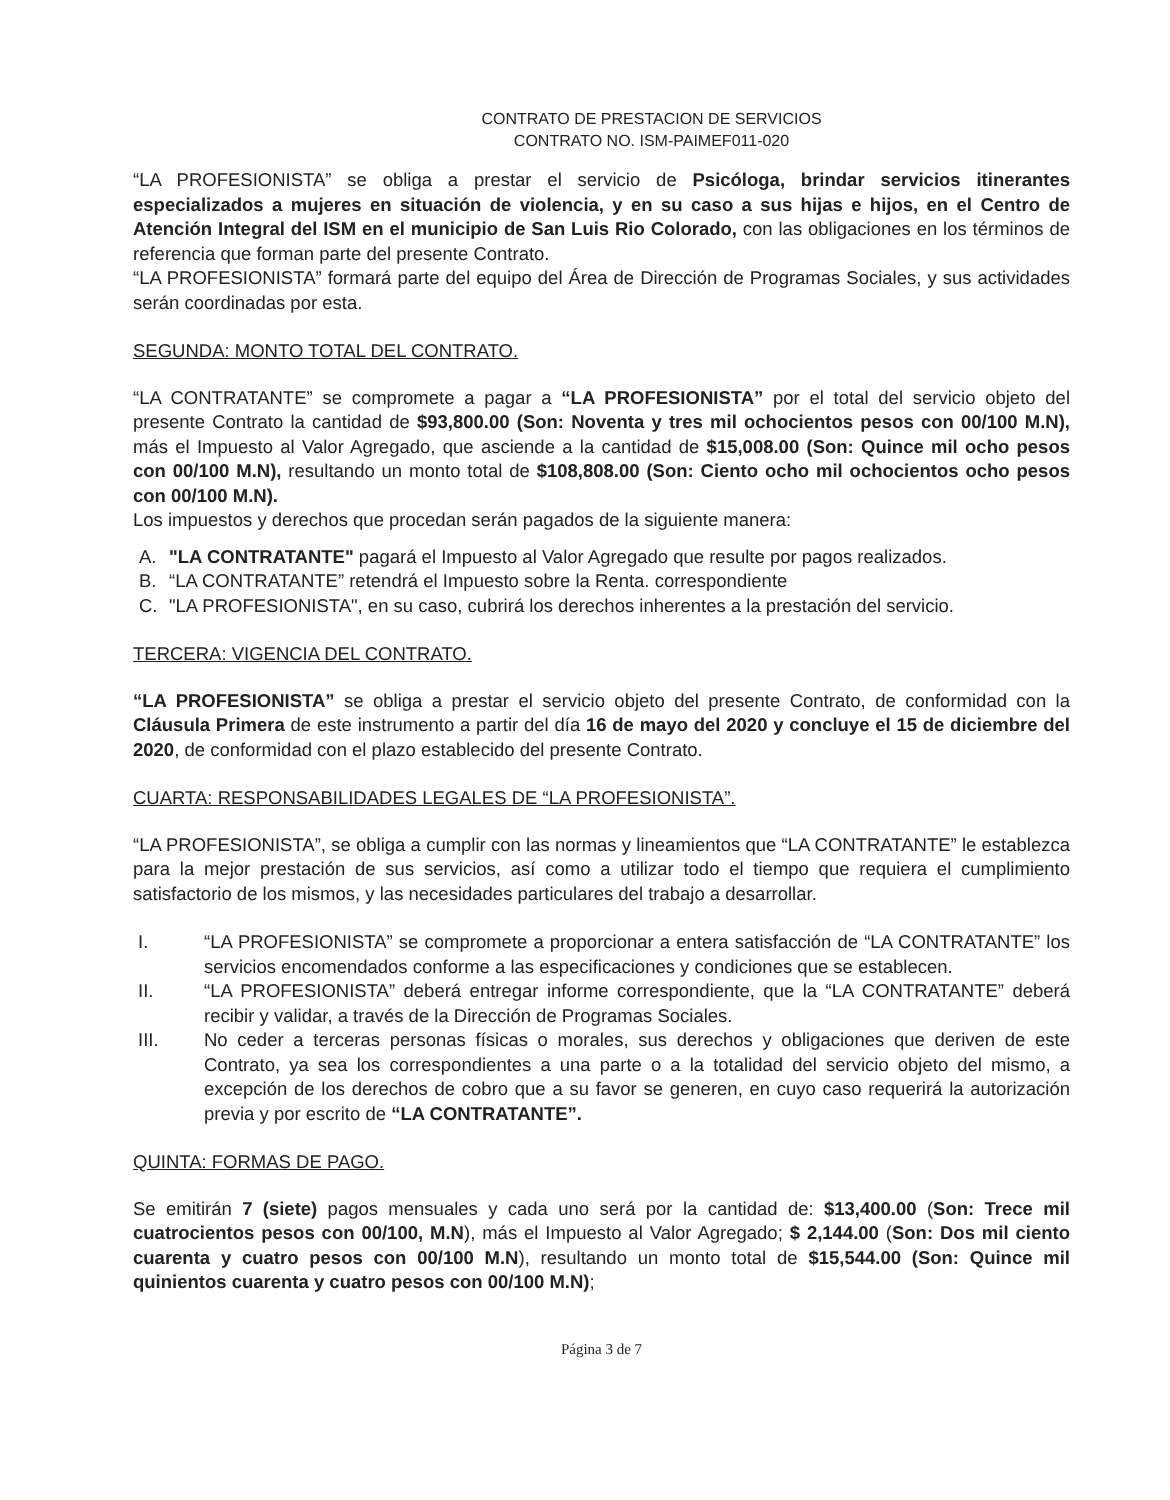CONTRATO DE PRESTACION DE SERVICIOS
CONTRATO NO. ISM-PAIMEF011-020
“LA PROFESIONISTA” se obliga a prestar el servicio de Psicóloga, brindar servicios itinerantes especializados a mujeres en situación de violencia, y en su caso a sus hijas e hijos, en el Centro de Atención Integral del ISM en el municipio de San Luis Rio Colorado, con las obligaciones en los términos de referencia que forman parte del presente Contrato.
“LA PROFESIONISTA” formará parte del equipo del Área de Dirección de Programas Sociales, y sus actividades serán coordinadas por esta.
SEGUNDA: MONTO TOTAL DEL CONTRATO.
“LA CONTRATANTE” se compromete a pagar a “LA PROFESIONISTA” por el total del servicio objeto del presente Contrato la cantidad de $93,800.00 (Son: Noventa y tres mil ochocientos pesos con 00/100 M.N), más el Impuesto al Valor Agregado, que asciende a la cantidad de $15,008.00 (Son: Quince mil ocho pesos con 00/100 M.N), resultando un monto total de $108,808.00 (Son: Ciento ocho mil ochocientos ocho pesos con 00/100 M.N).
Los impuestos y derechos que procedan serán pagados de la siguiente manera:
A. "LA CONTRATANTE" pagará el Impuesto al Valor Agregado que resulte por pagos realizados.
B. “LA CONTRATANTE” retendrá el Impuesto sobre la Renta. correspondiente
C. "LA PROFESIONISTA", en su caso, cubrirá los derechos inherentes a la prestación del servicio.
TERCERA: VIGENCIA DEL CONTRATO.
“LA PROFESIONISTA” se obliga a prestar el servicio objeto del presente Contrato, de conformidad con la Cláusula Primera de este instrumento a partir del día 16 de mayo del 2020 y concluye el 15 de diciembre del 2020, de conformidad con el plazo establecido del presente Contrato.
CUARTA: RESPONSABILIDADES LEGALES DE “LA PROFESIONISTA”.
“LA PROFESIONISTA”, se obliga a cumplir con las normas y lineamientos que “LA CONTRATANTE” le establezca para la mejor prestación de sus servicios, así como a utilizar todo el tiempo que requiera el cumplimiento satisfactorio de los mismos, y las necesidades particulares del trabajo a desarrollar.
I. “LA PROFESIONISTA” se compromete a proporcionar a entera satisfacción de “LA CONTRATANTE” los servicios encomendados conforme a las especificaciones y condiciones que se establecen.
II. “LA PROFESIONISTA” deberá entregar informe correspondiente, que la “LA CONTRATANTE” deberá recibir y validar, a través de la Dirección de Programas Sociales.
III. No ceder a terceras personas físicas o morales, sus derechos y obligaciones que deriven de este Contrato, ya sea los correspondientes a una parte o a la totalidad del servicio objeto del mismo, a excepción de los derechos de cobro que a su favor se generen, en cuyo caso requerirá la autorización previa y por escrito de “LA CONTRATANTE”.
QUINTA: FORMAS DE PAGO.
Se emitirán 7 (siete) pagos mensuales y cada uno será por la cantidad de: $13,400.00 (Son: Trece mil cuatrocientos pesos con 00/100, M.N), más el Impuesto al Valor Agregado; $ 2,144.00 (Son: Dos mil ciento cuarenta y cuatro pesos con 00/100 M.N), resultando un monto total de $15,544.00 (Son: Quince mil quinientos cuarenta y cuatro pesos con 00/100 M.N);
Página 3 de 7